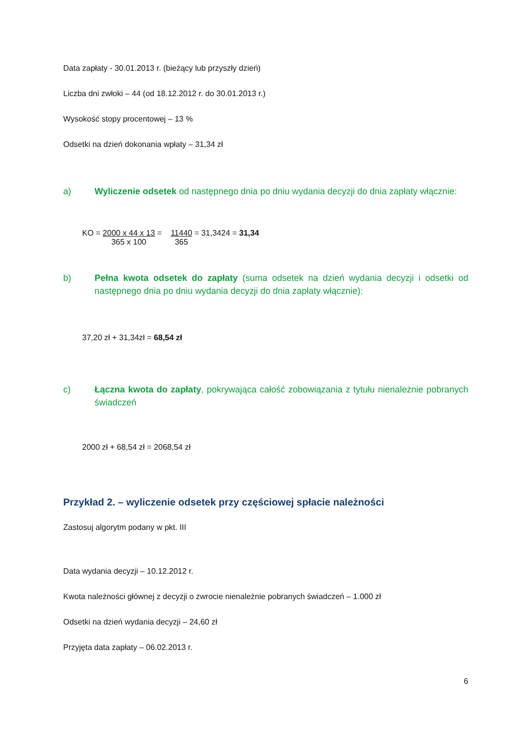Data zapłaty - 30.01.2013 r. (bieżący lub przyszły dzień)
Liczba dni zwłoki – 44 (od 18.12.2012 r. do 30.01.2013 r.)
Wysokość stopy procentowej – 13 %
Odsetki na dzień dokonania wpłaty – 31,34 zł
a) Wyliczenie odsetek od następnego dnia po dniu wydania decyzji do dnia zapłaty włącznie:
KO = 2000 x 44 x 13
365 x 100 = 11440
365 = 31,3424 = 31,34
b) Pełna kwota odsetek do zapłaty (suma odsetek na dzień wydania decyzji i odsetki od następnego dnia po dniu wydania decyzji do dnia zapłaty włącznie):
37,20 zł + 31,34zł = 68,54 zł
c) Łączna kwota do zapłaty, pokrywająca całość zobowiązania z tytułu nienależnie pobranych świadczeń
2000 zł + 68,54 zł = 2068,54 zł
Przykład 2. – wyliczenie odsetek przy częściowej spłacie należności
Zastosuj algorytm podany w pkt. III
Data wydania decyzji – 10.12.2012 r.
Kwota należności głównej z decyzji o zwrocie nienależnie pobranych świadczeń – 1.000 zł
Odsetki na dzień wydania decyzji – 24,60 zł
Przyjęta data zapłaty – 06.02.2013 r.
6